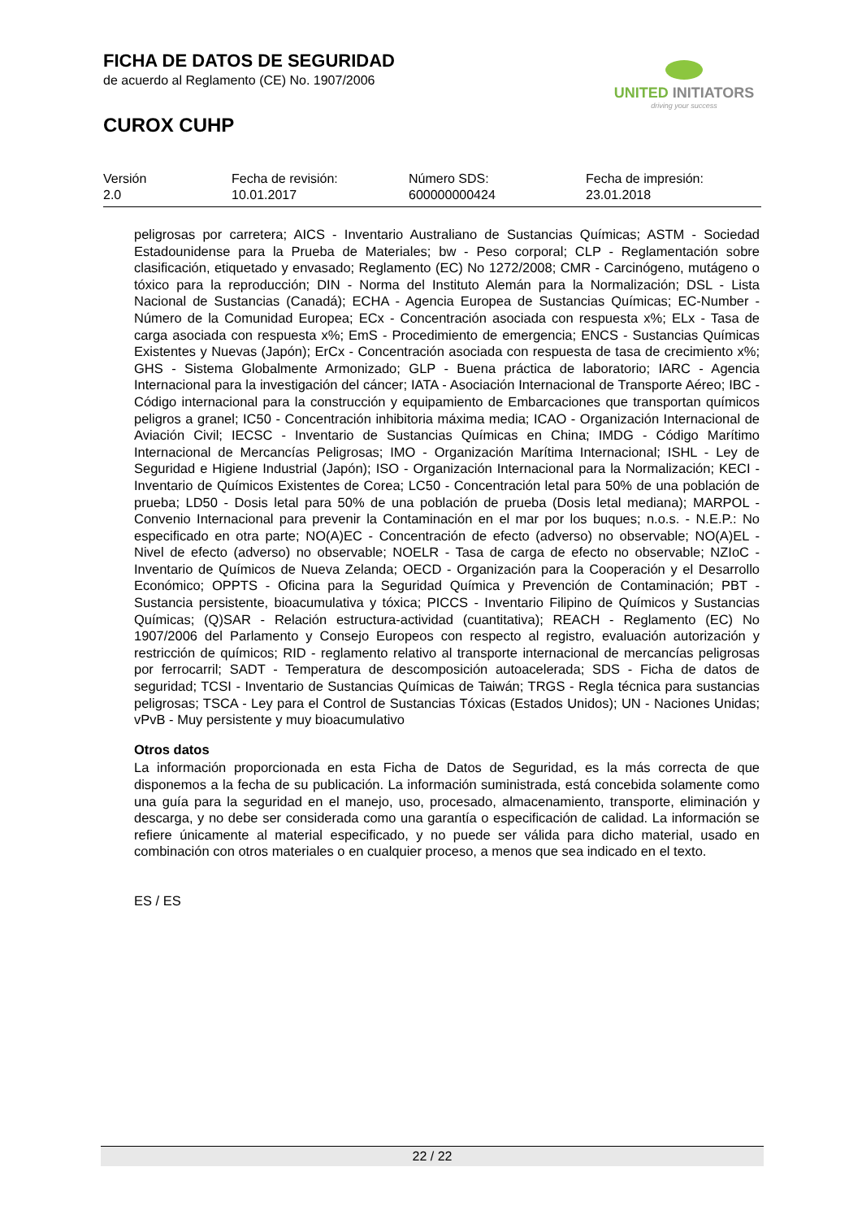FICHA DE DATOS DE SEGURIDAD
de acuerdo al Reglamento (CE) No. 1907/2006
CUROX CUHP
UNITED INITIATORS
driving your success
| Versión 2.0 | Fecha de revisión: 10.01.2017 | Número SDS: 600000000424 | Fecha de impresión: 23.01.2018 |
peligrosas por carretera; AICS - Inventario Australiano de Sustancias Químicas; ASTM - Sociedad Estadounidense para la Prueba de Materiales; bw - Peso corporal; CLP - Reglamentación sobre clasificación, etiquetado y envasado; Reglamento (EC) No 1272/2008; CMR - Carcinógeno, mutágeno o tóxico para la reproducción; DIN - Norma del Instituto Alemán para la Normalización; DSL - Lista Nacional de Sustancias (Canadá); ECHA - Agencia Europea de Sustancias Químicas; EC-Number - Número de la Comunidad Europea; ECx - Concentración asociada con respuesta x%; ELx - Tasa de carga asociada con respuesta x%; EmS - Procedimiento de emergencia; ENCS - Sustancias Químicas Existentes y Nuevas (Japón); ErCx - Concentración asociada con respuesta de tasa de crecimiento x%; GHS - Sistema Globalmente Armonizado; GLP - Buena práctica de laboratorio; IARC - Agencia Internacional para la investigación del cáncer; IATA - Asociación Internacional de Transporte Aéreo; IBC - Código internacional para la construcción y equipamiento de Embarcaciones que transportan químicos peligros a granel; IC50 - Concentración inhibitoria máxima media; ICAO - Organización Internacional de Aviación Civil; IECSC - Inventario de Sustancias Químicas en China; IMDG - Código Marítimo Internacional de Mercancías Peligrosas; IMO - Organización Marítima Internacional; ISHL - Ley de Seguridad e Higiene Industrial (Japón); ISO - Organización Internacional para la Normalización; KECI - Inventario de Químicos Existentes de Corea; LC50 - Concentración letal para 50% de una población de prueba; LD50 - Dosis letal para 50% de una población de prueba (Dosis letal mediana); MARPOL - Convenio Internacional para prevenir la Contaminación en el mar por los buques; n.o.s. - N.E.P.: No especificado en otra parte; NO(A)EC - Concentración de efecto (adverso) no observable; NO(A)EL - Nivel de efecto (adverso) no observable; NOELR - Tasa de carga de efecto no observable; NZIoC - Inventario de Químicos de Nueva Zelanda; OECD - Organización para la Cooperación y el Desarrollo Económico; OPPTS - Oficina para la Seguridad Química y Prevención de Contaminación; PBT - Sustancia persistente, bioacumulativa y tóxica; PICCS - Inventario Filipino de Químicos y Sustancias Químicas; (Q)SAR - Relación estructura-actividad (cuantitativa); REACH - Reglamento (EC) No 1907/2006 del Parlamento y Consejo Europeos con respecto al registro, evaluación autorización y restricción de químicos; RID - reglamento relativo al transporte internacional de mercancías peligrosas por ferrocarril; SADT - Temperatura de descomposición autoacelerada; SDS - Ficha de datos de seguridad; TCSI - Inventario de Sustancias Químicas de Taiwán; TRGS - Regla técnica para sustancias peligrosas; TSCA - Ley para el Control de Sustancias Tóxicas (Estados Unidos); UN - Naciones Unidas; vPvB - Muy persistente y muy bioacumulativo
Otros datos
La información proporcionada en esta Ficha de Datos de Seguridad, es la más correcta de que disponemos a la fecha de su publicación. La información suministrada, está concebida solamente como una guía para la seguridad en el manejo, uso, procesado, almacenamiento, transporte, eliminación y descarga, y no debe ser considerada como una garantía o especificación de calidad. La información se refiere únicamente al material especificado, y no puede ser válida para dicho material, usado en combinación con otros materiales o en cualquier proceso, a menos que sea indicado en el texto.
ES / ES
22 / 22